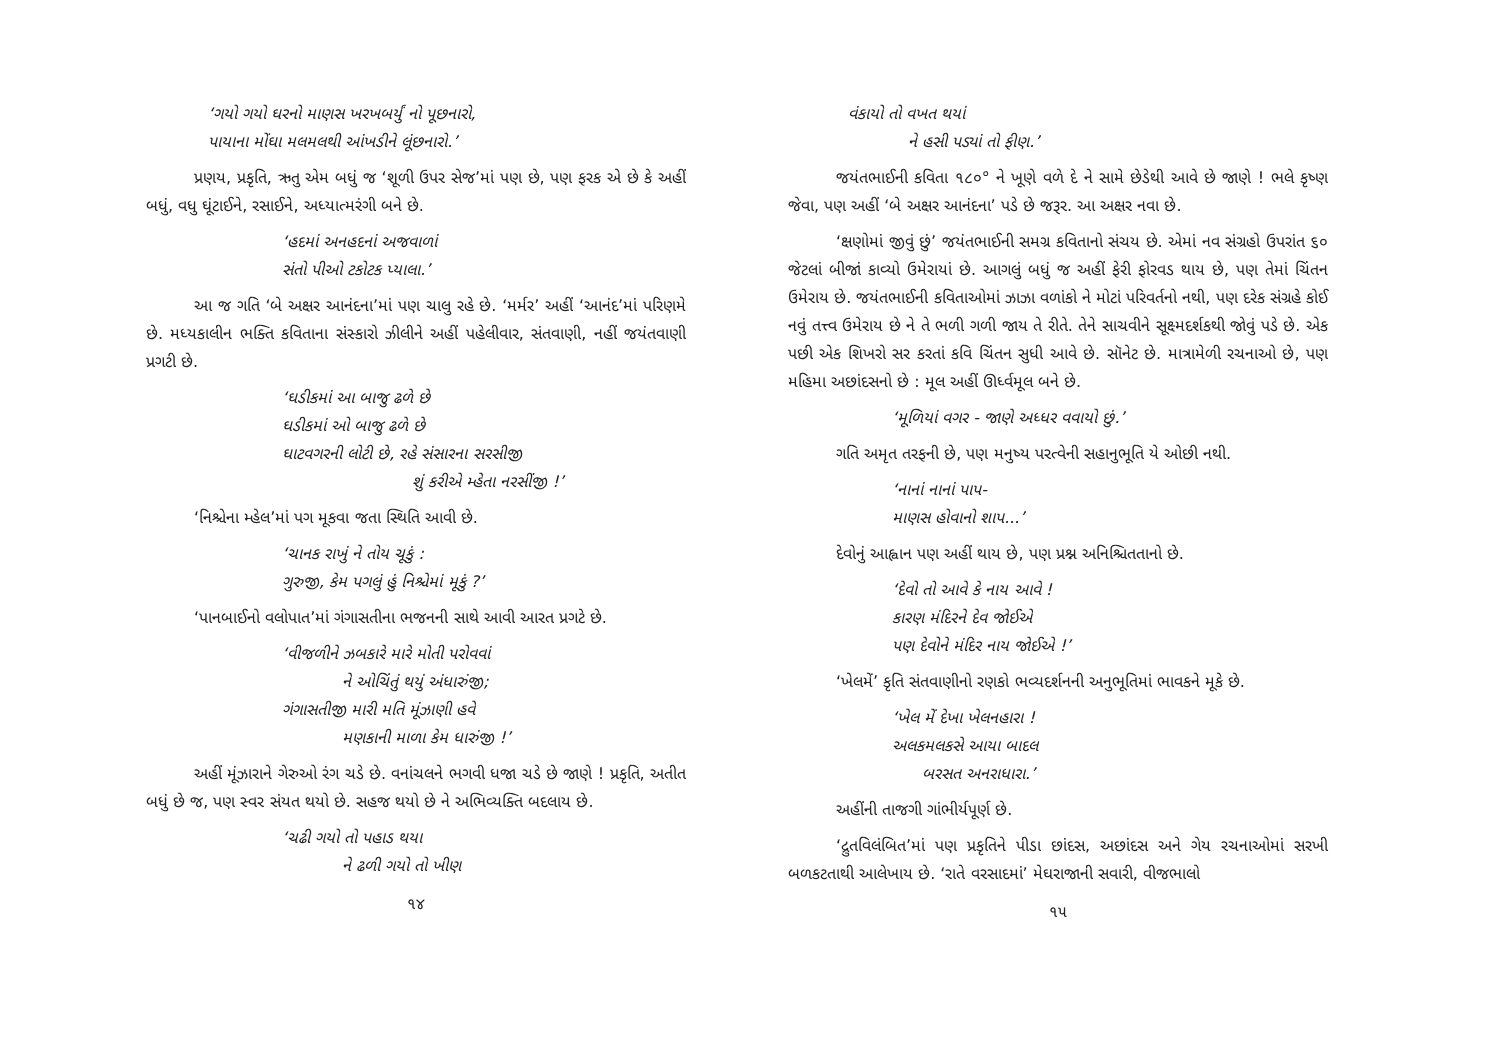‘ગયો ગયો ઘરનો માણસ ખરખબર્યું નો પૂછનારો,
પાયાના મોંઘા મલમલથી આંખડીને લૂંછનારો.’
પ્રણય, પ્રકૃતિ, ઋતુ એમ બધું જ ‘શૂળી ઉપર સેજ’માં પણ છે, પણ ફરક એ છે કે અહીં બધું, વધુ ઘૂંટાઈને, રસાઈને, અધ્યાત્મરંગી બને છે.
‘હદમાં અનહદનાં અજવાળાં
સંતો પીઓ ટકોટક પ્યાલા.’
આ જ ગતિ ‘બે અક્ષર આનંદના’માં પણ ચાલુ રહે છે. ‘મર્મર’ અહીં ‘આનંદ’માં પરિણમે છે. મધ્યકાલીન ભક્તિ કવિતાના સંસ્કારો ઝીલીને અહીં પહેલીવાર, સંતવાણી, નહીં જયંતવાણી પ્રગટી છે.
‘ઘડીકમાં આ બાજુ ઢળે છે
ઘડીકમાં ઓ બાજુ ઢળે છે
ઘાટવગરની લોટી છે, રહે સંસારના સરસીજી
શું કરીએ મ્હેતા નરસીંજી !’
‘નિશ્ચેના મ્હેલ’માં પગ મૂકવા જતા સ્થિતિ આવી છે.
‘ચાનક રાખું ને તોય ચૂકું :
ગુરુજી, કેમ પગલું હું નિશ્ચેમાં મૂકું ?’
‘પાનબાઈનો વલોપાત’માં ગંગાસતીના ભજનની સાથે આવી આરત પ્રગટે છે.
‘વીજળીને ઝબકારે મારે મોતી પરોવવાં
ને ઓચિંતું થયું અંધારુંજી;
ગંગાસતીજી મારી મતિ મૂંઝાણી હવે
મણકાની માળા કેમ ધારુંજી !’
અહીં મૂંઝારાને ગેરુઓ રંગ ચડે છે. વનાંચલને ભગવી ધજા ચડે છે જાણે ! પ્રકૃતિ, અતીત બધું છે જ, પણ સ્વર સંયત થયો છે. સહજ થયો છે ને અભિવ્યક્તિ બદલાય છે.
‘ચઢી ગયો તો પહાડ થયા
ને ઢળી ગયો તો ખીણ
૧૪
વંકાયો તો વખત થયાં
ને હસી પડ્યાં તો ફીણ.’
જયંતભાઈની કવિતા ૧૮૦° ને ખૂણે વળે દે ને સામે છેડેથી આવે છે જાણે ! ભલે કૃષ્ણ જેવા, પણ અહીં ‘બે અક્ષર આનંદના’ પડે છે જરૂર. આ અક્ષર નવા છે.
‘ક્ષણોમાં જીવું છું’ જયંતભાઈની સમગ્ર કવિતાનો સંચય છે. એમાં નવ સંગ્રહો ઉપરાંત ૬૦ જેટલાં બીજાં કાવ્યો ઉમેરાયાં છે. આગલું બધું જ અહીં ફેરી ફોરવડ થાય છે, પણ તેમાં ચિંતન ઉમેરાય છે. જયંતભાઈની કવિતાઓમાં ઝાઝા વળાંકો ને મોટાં પરિવર્તનો નથી, પણ દરેક સંગ્રહે કોઈ નવું તત્ત્વ ઉમેરાય છે ને તે ભળી ગળી જાય તે રીતે. તેને સાચવીને સૂક્ષ્મદર્શકથી જોવું પડે છે. એક પછી એક શિખરો સર કરતાં કવિ ચિંતન સુધી આવે છે. સૉનેટ છે. માત્રામેળી રચનાઓ છે, પણ મહિમા અછાંદસનો છે : મૂલ અહીં ઊર્ધ્વમૂલ બને છે.
‘મૂળિયાં વગર - જાણે અધ્ધર વવાયો છું.’
ગતિ અમૃત તરફની છે, પણ મનુષ્ય પરત્વેની સહાનુભૂતિ યે ઓછી નથી.
‘નાનાં નાનાં પાપ-
માણસ હોવાનો શાપ...’
દેવોનું આહ્વાન પણ અહીં થાય છે, પણ પ્રશ્ન અનિશ્ચિતતાનો છે.
‘દેવો તો આવે કે નાય આવે !
કારણ મંદિરને દેવ જોઈએ
પણ દેવોને મંદિર નાય જોઈએ !’
‘ખેલમેં’ કૃતિ સંતવાણીનો રણકો ભવ્યદર્શનની અનુભૂતિમાં ભાવકને મૂકે છે.
‘ખેલ મેં દેખા ખેલનહારા !
અલકમલકસે આયા બાદલ
બરસત અનરાધારા.’
અહીંની તાજગી ગાંભીર્યપૂર્ણ છે.
‘દ્રુતવિલંબિત’માં પણ પ્રકૃતિને પીડા છાંદસ, અછાંદસ અને ગેય રચનાઓમાં સરખી બળકટતાથી આલેખાય છે. ‘રાતે વરસાદમાં’ મેઘરાજાની સવારી, વીજભાલો
૧૫